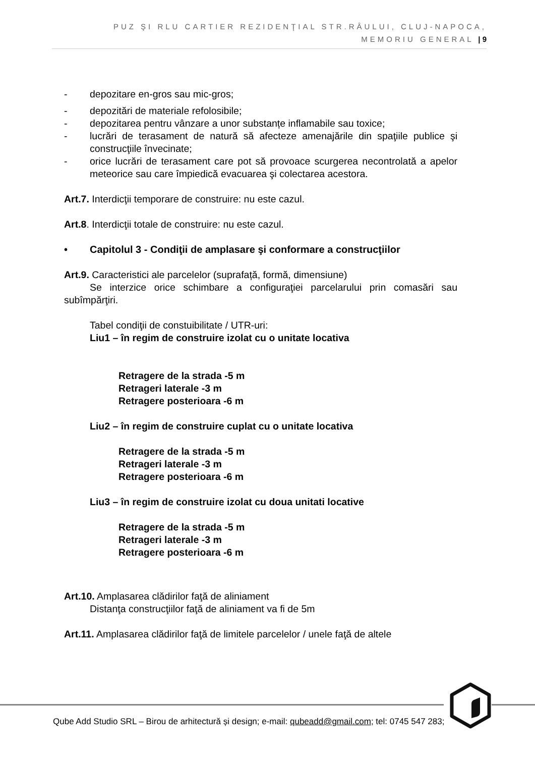PUZ ŞI RLU CARTIER REZIDENŢIAL STR.RÂULUI, CLUJ-NAPOCA,
MEMORIU GENERAL | 9
- depozitare en-gros sau mic-gros;
- depozitări de materiale refolosibile;
- depozitarea pentru vânzare a unor substanțe inflamabile sau toxice;
- lucrări de terasament de natură să afecteze amenajările din spaţiile publice şi construcţiile învecinate;
- orice lucrări de terasament care pot să provoace scurgerea necontrolată a apelor meteorice sau care împiedică evacuarea şi colectarea acestora.
Art.7. Interdicţii temporare de construire: nu este cazul.
Art.8. Interdicţii totale de construire: nu este cazul.
• Capitolul 3 - Condiţii de amplasare şi conformare a construcţiilor
Art.9. Caracteristici ale parcelelor (suprafață, formă, dimensiune)
Se interzice orice schimbare a configuraţiei parcelarului prin comasări sau subîmpărţiri.
Tabel condiţii de constuibilitate / UTR-uri:
Liu1 – în regim de construire izolat cu o unitate locativa
Retragere de la strada -5 m
Retrageri laterale -3 m
Retragere posterioara -6 m
Liu2 – în regim de construire cuplat cu o unitate locativa
Retragere de la strada -5 m
Retrageri laterale -3 m
Retragere posterioara -6 m
Liu3 – în regim de construire izolat cu doua unitati locative
Retragere de la strada -5 m
Retrageri laterale -3 m
Retragere posterioara -6 m
Art.10. Amplasarea clădirilor faţă de aliniament
Distanţa construcţiilor faţă de aliniament va fi de 5m
Art.11. Amplasarea clădirilor faţă de limitele parcelelor / unele faţă de altele
Qube Add Studio SRL – Birou de arhitectură și design; e-mail: qubeadd@gmail.com; tel: 0745 547 283;